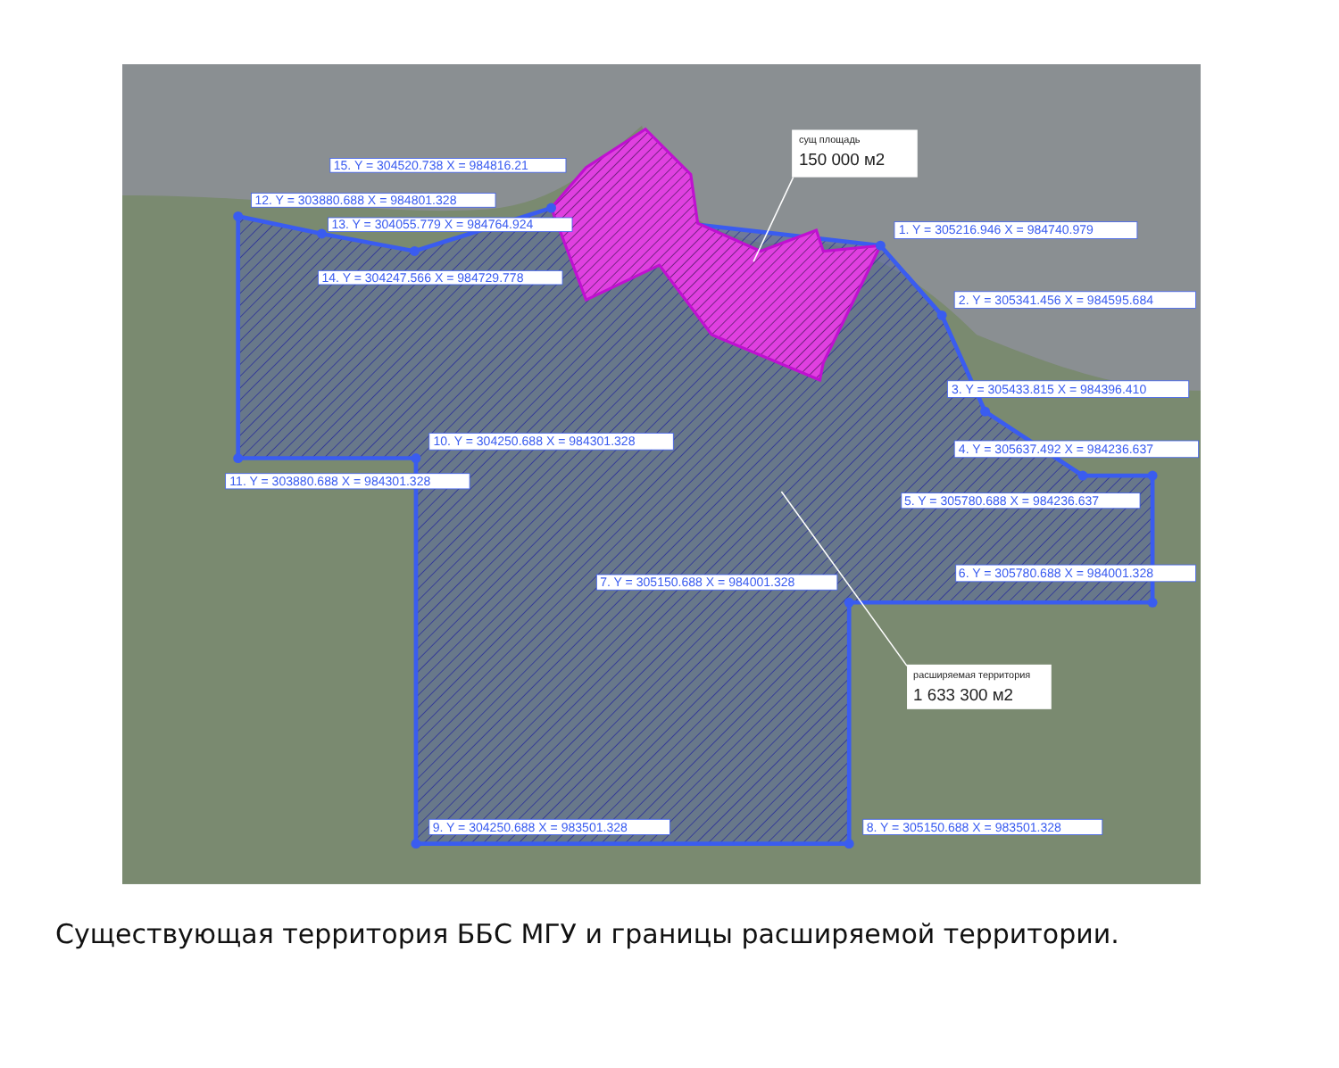сущ площадь
150 000 м2
15. Y = 304520.738 X = 984816.21
12. Y = 303880.688 X = 984801.328
13. Y = 304055.779 X = 984764.924
1. Y = 305216.946 X = 984740.979
14. Y = 304247.566 X = 984729.778
2. Y = 305341.456 X = 984595.684
3. Y = 305433.815 X = 984396.410
10. Y = 304250.688 X = 984301.328
4. Y = 305637.492 X = 984236.637
11. Y = 303880.688 X = 984301.328
5. Y = 305780.688 X = 984236.637
6. Y = 305780.688 X = 984001.328
7. Y = 305150.688 X = 984001.328
расширяемая территория
1 633 300 м2
9. Y = 304250.688 X = 983501.328
8. Y = 305150.688 X = 983501.328
Существующая территория ББС МГУ и границы расширяемой территории.